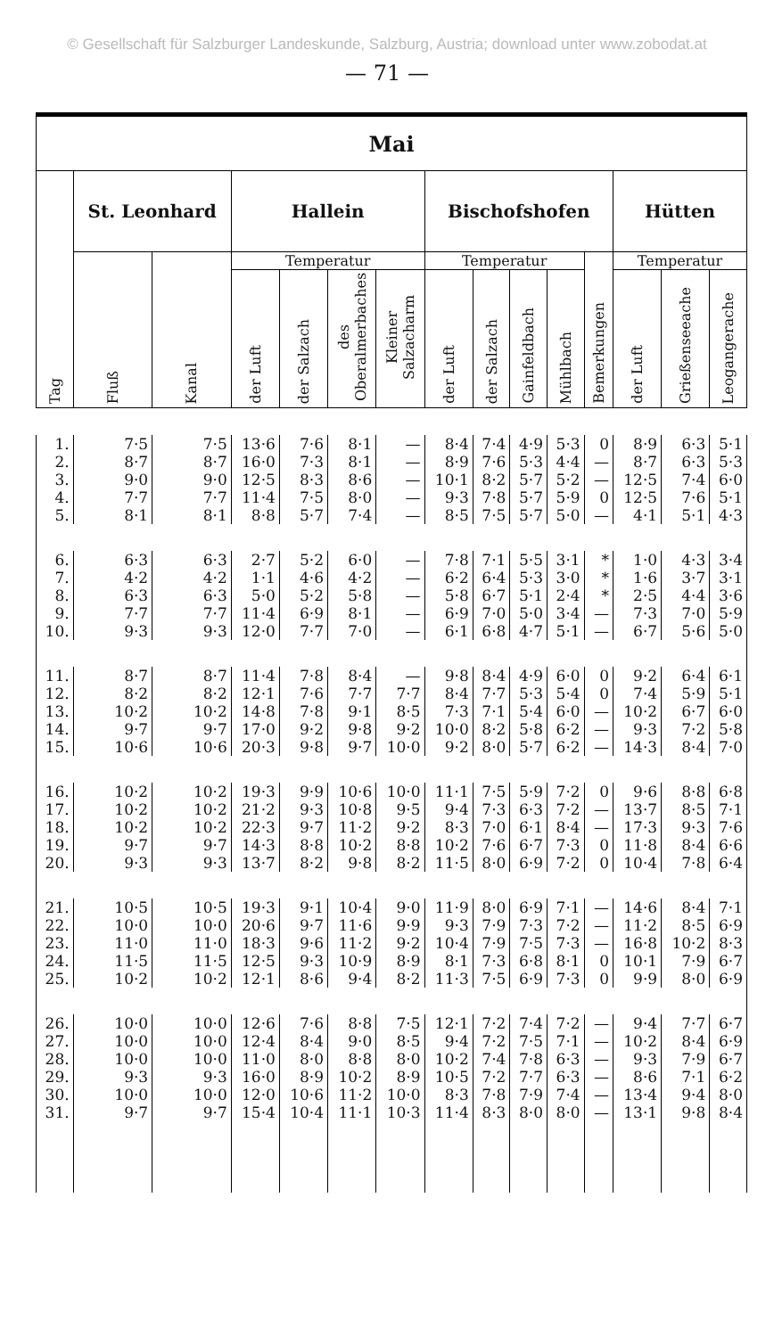© Gesellschaft für Salzburger Landeskunde, Salzburg, Austria; download unter www.zobodat.at
— 71 —
| Mai | | | | | | | | | | | | | | |
| --- | --- | --- | --- | --- | --- | --- | --- | --- | --- | --- | --- | --- | --- | --- |
| Tag | St. Leonhard | | Hallein | | | | Bischofshofen | | | | | Hütten | | |
| | Fluß | Kanal | Temperatur | | | | Temperatur | | | | Bemerkungen | Temperatur | | |
| | | | der Luft | der Salzach | des Oberalmerbaches | Kleiner Salzacharm | der Luft | der Salzach | Gainfeldbach | Mühlbach | | der Luft | Grießenseeache | Leogangerache |
| 1. | 7·5 | 7·5 | 13·6 | 7·6 | 8·1 | — | 8·4 | 7·4 | 4·9 | 5·3 | 0 | 8·9 | 6·3 | 5·1 |
| 2. | 8·7 | 8·7 | 16·0 | 7·3 | 8·1 | — | 8·9 | 7·6 | 5·3 | 4·4 | — | 8·7 | 6·3 | 5·3 |
| 3. | 9·0 | 9·0 | 12·5 | 8·3 | 8·6 | — | 10·1 | 8·2 | 5·7 | 5·2 | — | 12·5 | 7·4 | 6·0 |
| 4. | 7·7 | 7·7 | 11·4 | 7·5 | 8·0 | — | 9·3 | 7·8 | 5·7 | 5·9 | 0 | 12·5 | 7·6 | 5·1 |
| 5. | 8·1 | 8·1 | 8·8 | 5·7 | 7·4 | — | 8·5 | 7·5 | 5·7 | 5·0 | — | 4·1 | 5·1 | 4·3 |
| 6. | 6·3 | 6·3 | 2·7 | 5·2 | 6·0 | — | 7·8 | 7·1 | 5·5 | 3·1 | * | 1·0 | 4·3 | 3·4 |
| 7. | 4·2 | 4·2 | 1·1 | 4·6 | 4·2 | — | 6·2 | 6·4 | 5·3 | 3·0 | * | 1·6 | 3·7 | 3·1 |
| 8. | 6·3 | 6·3 | 5·0 | 5·2 | 5·8 | — | 5·8 | 6·7 | 5·1 | 2·4 | * | 2·5 | 4·4 | 3·6 |
| 9. | 7·7 | 7·7 | 11·4 | 6·9 | 8·1 | — | 6·9 | 7·0 | 5·0 | 3·4 | — | 7·3 | 7·0 | 5·9 |
| 10. | 9·3 | 9·3 | 12·0 | 7·7 | 7·0 | — | 6·1 | 6·8 | 4·7 | 5·1 | — | 6·7 | 5·6 | 5·0 |
| 11. | 8·7 | 8·7 | 11·4 | 7·8 | 8·4 | — | 9·8 | 8·4 | 4·9 | 6·0 | 0 | 9·2 | 6·4 | 6·1 |
| 12. | 8·2 | 8·2 | 12·1 | 7·6 | 7·7 | 7·7 | 8·4 | 7·7 | 5·3 | 5·4 | 0 | 7·4 | 5·9 | 5·1 |
| 13. | 10·2 | 10·2 | 14·8 | 7·8 | 9·1 | 8·5 | 7·3 | 7·1 | 5·4 | 6·0 | — | 10·2 | 6·7 | 6·0 |
| 14. | 9·7 | 9·7 | 17·0 | 9·2 | 9·8 | 9·2 | 10·0 | 8·2 | 5·8 | 6·2 | — | 9·3 | 7·2 | 5·8 |
| 15. | 10·6 | 10·6 | 20·3 | 9·8 | 9·7 | 10·0 | 9·2 | 8·0 | 5·7 | 6·2 | — | 14·3 | 8·4 | 7·0 |
| 16. | 10·2 | 10·2 | 19·3 | 9·9 | 10·6 | 10·0 | 11·1 | 7·5 | 5·9 | 7·2 | 0 | 9·6 | 8·8 | 6·8 |
| 17. | 10·2 | 10·2 | 21·2 | 9·3 | 10·8 | 9·5 | 9·4 | 7·3 | 6·3 | 7·2 | — | 13·7 | 8·5 | 7·1 |
| 18. | 10·2 | 10·2 | 22·3 | 9·7 | 11·2 | 9·2 | 8·3 | 7·0 | 6·1 | 8·4 | — | 17·3 | 9·3 | 7·6 |
| 19. | 9·7 | 9·7 | 14·3 | 8·8 | 10·2 | 8·8 | 10·2 | 7·6 | 6·7 | 7·3 | 0 | 11·8 | 8·4 | 6·6 |
| 20. | 9·3 | 9·3 | 13·7 | 8·2 | 9·8 | 8·2 | 11·5 | 8·0 | 6·9 | 7·2 | 0 | 10·4 | 7·8 | 6·4 |
| 21. | 10·5 | 10·5 | 19·3 | 9·1 | 10·4 | 9·0 | 11·9 | 8·0 | 6·9 | 7·1 | — | 14·6 | 8·4 | 7·1 |
| 22. | 10·0 | 10·0 | 20·6 | 9·7 | 11·6 | 9·9 | 9·3 | 7·9 | 7·3 | 7·2 | — | 11·2 | 8·5 | 6·9 |
| 23. | 11·0 | 11·0 | 18·3 | 9·6 | 11·2 | 9·2 | 10·4 | 7·9 | 7·5 | 7·3 | — | 16·8 | 10·2 | 8·3 |
| 24. | 11·5 | 11·5 | 12·5 | 9·3 | 10·9 | 8·9 | 8·1 | 7·3 | 6·8 | 8·1 | 0 | 10·1 | 7·9 | 6·7 |
| 25. | 10·2 | 10·2 | 12·1 | 8·6 | 9·4 | 8·2 | 11·3 | 7·5 | 6·9 | 7·3 | 0 | 9·9 | 8·0 | 6·9 |
| 26. | 10·0 | 10·0 | 12·6 | 7·6 | 8·8 | 7·5 | 12·1 | 7·2 | 7·4 | 7·2 | — | 9·4 | 7·7 | 6·7 |
| 27. | 10·0 | 10·0 | 12·4 | 8·4 | 9·0 | 8·5 | 9·4 | 7·2 | 7·5 | 7·1 | — | 10·2 | 8·4 | 6·9 |
| 28. | 10·0 | 10·0 | 11·0 | 8·0 | 8·8 | 8·0 | 10·2 | 7·4 | 7·8 | 6·3 | — | 9·3 | 7·9 | 6·7 |
| 29. | 9·3 | 9·3 | 16·0 | 8·9 | 10·2 | 8·9 | 10·5 | 7·2 | 7·7 | 6·3 | — | 8·6 | 7·1 | 6·2 |
| 30. | 10·0 | 10·0 | 12·0 | 10·6 | 11·2 | 10·0 | 8·3 | 7·8 | 7·9 | 7·4 | — | 13·4 | 9·4 | 8·0 |
| 31. | 9·7 | 9·7 | 15·4 | 10·4 | 11·1 | 10·3 | 11·4 | 8·3 | 8·0 | 8·0 | — | 13·1 | 9·8 | 8·4 |